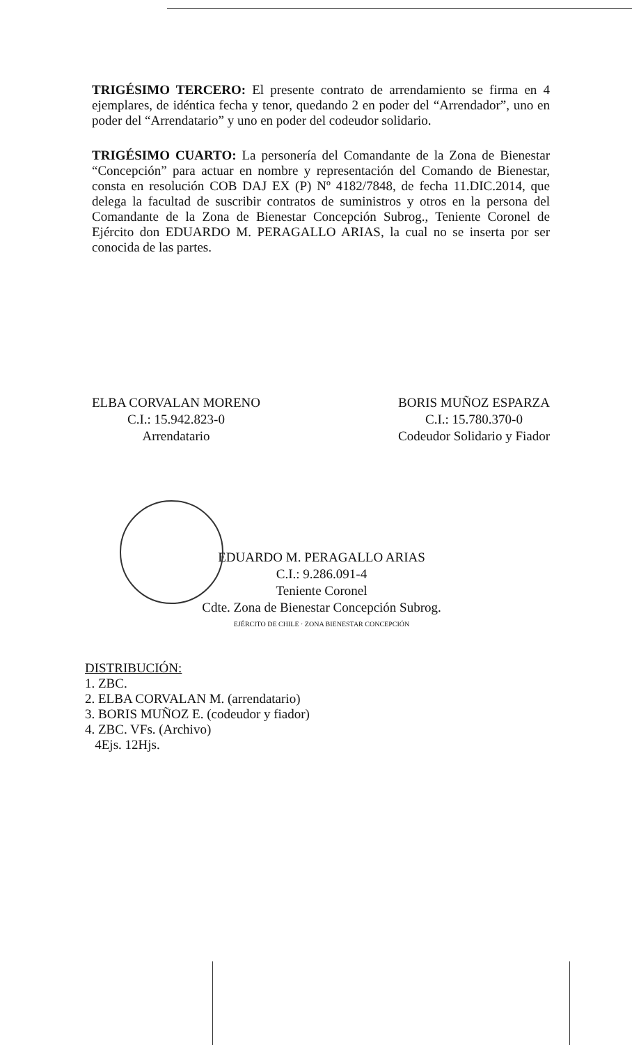TRIGÉSIMO TERCERO: El presente contrato de arrendamiento se firma en 4 ejemplares, de idéntica fecha y tenor, quedando 2 en poder del “Arrendador”, uno en poder del “Arrendatario” y uno en poder del codeudor solidario.
TRIGÉSIMO CUARTO: La personería del Comandante de la Zona de Bienestar “Concepción” para actuar en nombre y representación del Comando de Bienestar, consta en resolución COB DAJ EX (P) Nº 4182/7848, de fecha 11.DIC.2014, que delega la facultad de suscribir contratos de suministros y otros en la persona del Comandante de la Zona de Bienestar Concepción Subrog., Teniente Coronel de Ejército don EDUARDO M. PERAGALLO ARIAS, la cual no se inserta por ser conocida de las partes.
ELBA CORVALAN MORENO
C.I.: 15.942.823-0
Arrendatario
BORIS MUÑOZ ESPARZA
C.I.: 15.780.370-0
Codeudor Solidario y Fiador
EDUARDO M. PERAGALLO ARIAS
C.I.: 9.286.091-4
Teniente Coronel
Cdte. Zona de Bienestar Concepción Subrog.
EJÉRCITO DE CHILE · ZONA BIENESTAR CONCEPCIÓN
DISTRIBUCIÓN:
1. ZBC.
2. ELBA CORVALAN M. (arrendatario)
3. BORIS MUÑOZ E. (codeudor y fiador)
4. ZBC. VFs. (Archivo)
4Ejs. 12Hjs.